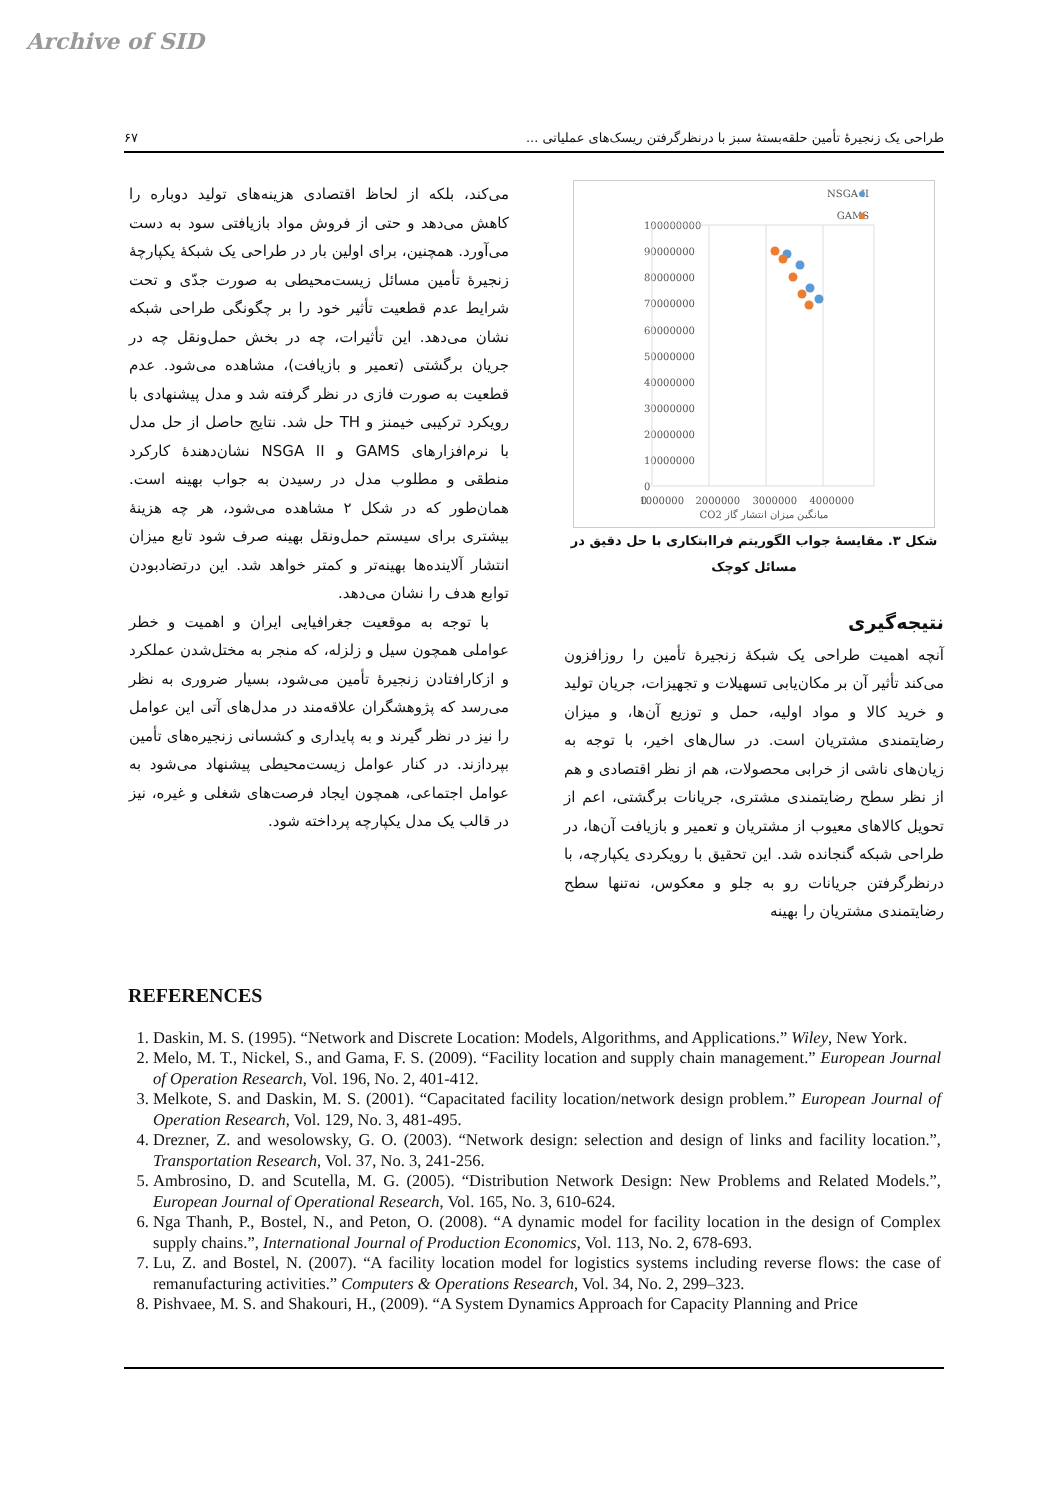Archive of SID
طراحی یک زنجیرهٔ تأمین حلقه‌بستهٔ سبز با درنظرگرفتن ریسک‌های عملیاتی ... ۶۷
100000000
90000000
80000000
70000000
60000000
50000000
40000000
30000000
20000000
10000000
0
0
1000000
2000000
3000000
4000000
میانگین میزان انتشار گاز CO2
NSGA II
GAMS
شکل ۳. مقایسهٔ جواب الگوریتم فراابتکاری با حل دقیق در مسائل کوچک
نتیجه‌گیری
آنچه اهمیت طراحی یک شبکهٔ زنجیرهٔ تأمین را روزافزون می‌کند تأثیر آن بر مکان‌یابی تسهیلات و تجهیزات، جریان تولید و خرید کالا و مواد اولیه، حمل و توزیع آن‌ها، و میزان رضایتمندی مشتریان است. در سال‌های اخیر، با توجه به زیان‌های ناشی از خرابی محصولات، هم از نظر اقتصادی و هم از نظر سطح رضایتمندی مشتری، جریانات برگشتی، اعم از تحویل کالاهای معیوب از مشتریان و تعمیر و بازیافت آن‌ها، در طراحی شبکه گنجانده شد. این تحقیق با رویکردی یکپارچه، با درنظرگرفتن جریانات رو به جلو و معکوس، نه‌تنها سطح رضایتمندی مشتریان را بهینه
می‌کند، بلکه از لحاظ اقتصادی هزینه‌های تولید دوباره را کاهش می‌دهد و حتی از فروش مواد بازیافتی سود به دست می‌آورد. همچنین، برای اولین بار در طراحی یک شبکهٔ یکپارچهٔ زنجیرهٔ تأمین مسائل زیست‌محیطی به صورت جدّی و تحت شرایط عدم قطعیت تأثیر خود را بر چگونگی طراحی شبکه نشان می‌دهد. این تأثیرات، چه در بخش حمل‌ونقل چه در جریان برگشتی (تعمیر و بازیافت)، مشاهده می‌شود. عدم قطعیت به صورت فازی در نظر گرفته شد و مدل پیشنهادی با رویکرد ترکیبی خیمنز و TH حل شد. نتایج حاصل از حل مدل با نرم‌افزارهای GAMS و NSGA II نشان‌دهندهٔ کارکرد منطقی و مطلوب مدل در رسیدن به جواب بهینه است. همان‌طور که در شکل ۲ مشاهده می‌شود، هر چه هزینهٔ بیشتری برای سیستم حمل‌ونقل بهینه صرف شود تابع میزان انتشار آلاینده‌ها بهینه‌تر و کمتر خواهد شد. این درتضادبودن توابع هدف را نشان می‌دهد.
با توجه به موقعیت جغرافیایی ایران و اهمیت و خطر عواملی همچون سیل و زلزله، که منجر به مختل‌شدن عملکرد و ازکارافتادن زنجیرهٔ تأمین می‌شود، بسیار ضروری به نظر می‌رسد که پژوهشگران علاقه‌مند در مدل‌های آتی این عوامل را نیز در نظر گیرند و به پایداری و کشسانی زنجیره‌های تأمین بپردازند. در کنار عوامل زیست‌محیطی پیشنهاد می‌شود به عوامل اجتماعی، همچون ایجاد فرصت‌های شغلی و غیره، نیز در قالب یک مدل یکپارچه پرداخته شود.
REFERENCES
1. Daskin, M. S. (1995). “Network and Discrete Location: Models, Algorithms, and Applications.” Wiley, New York.
2. Melo, M. T., Nickel, S., and Gama, F. S. (2009). “Facility location and supply chain management.” European Journal of Operation Research, Vol. 196, No. 2, 401-412.
3. Melkote, S. and Daskin, M. S. (2001). “Capacitated facility location/network design problem.” European Journal of Operation Research, Vol. 129, No. 3, 481-495.
4. Drezner, Z. and wesolowsky, G. O. (2003). “Network design: selection and design of links and facility location.”, Transportation Research, Vol. 37, No. 3, 241-256.
5. Ambrosino, D. and Scutella, M. G. (2005). “Distribution Network Design: New Problems and Related Models.”, European Journal of Operational Research, Vol. 165, No. 3, 610-624.
6. Nga Thanh, P., Bostel, N., and Peton, O. (2008). “A dynamic model for facility location in the design of Complex supply chains.”, International Journal of Production Economics, Vol. 113, No. 2, 678-693.
7. Lu, Z. and Bostel, N. (2007). “A facility location model for logistics systems including reverse flows: the case of remanufacturing activities.” Computers & Operations Research, Vol. 34, No. 2, 299–323.
8. Pishvaee, M. S. and Shakouri, H., (2009). “A System Dynamics Approach for Capacity Planning and Price